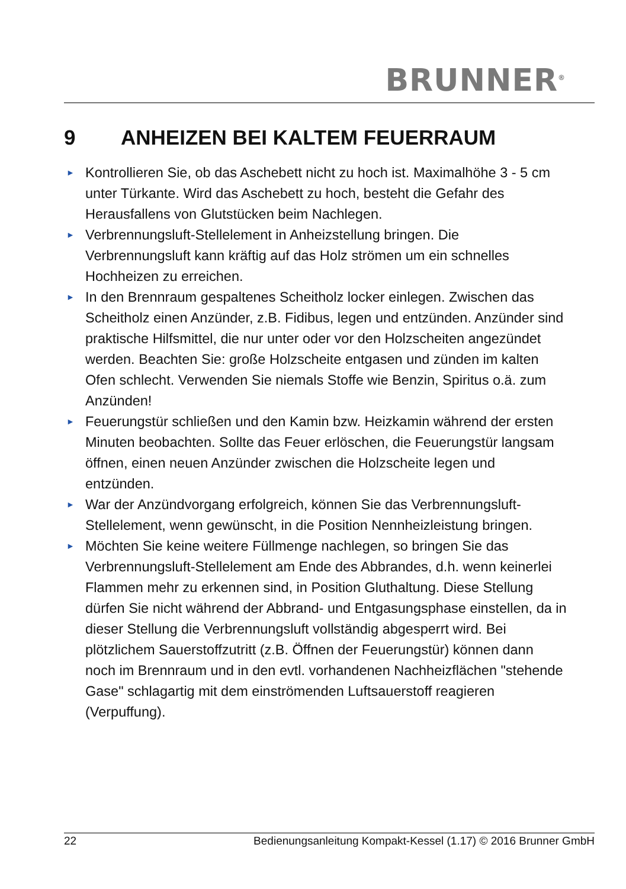BRUNNER<sup>®</sup>
9 ANHEIZEN BEI KALTEM FEUERRAUM
► Kontrollieren Sie, ob das Aschebett nicht zu hoch ist. Maximalhöhe 3 - 5 cm unter Türkante. Wird das Aschebett zu hoch, besteht die Gefahr des Herausfallens von Glutstücken beim Nachlegen.
► Verbrennungsluft-Stellelement in Anheizstellung bringen. Die Verbrennungsluft kann kräftig auf das Holz strömen um ein schnelles Hochheizen zu erreichen.
► In den Brennraum gespaltenes Scheitholz locker einlegen. Zwischen das Scheitholz einen Anzünder, z.B. Fidibus, legen und entzünden. Anzünder sind praktische Hilfsmittel, die nur unter oder vor den Holzscheiten angezündet werden. Beachten Sie: große Holzscheite entgasen und zünden im kalten Ofen schlecht. Verwenden Sie niemals Stoffe wie Benzin, Spiritus o.ä. zum Anzünden!
► Feuerungstür schließen und den Kamin bzw. Heizkamin während der ersten Minuten beobachten. Sollte das Feuer erlöschen, die Feuerungstür langsam öffnen, einen neuen Anzünder zwischen die Holzscheite legen und entzünden.
► War der Anzündvorgang erfolgreich, können Sie das Verbrennungsluft-Stellelement, wenn gewünscht, in die Position Nennheizleistung bringen.
► Möchten Sie keine weitere Füllmenge nachlegen, so bringen Sie das Verbrennungsluft-Stellelement am Ende des Abbrandes, d.h. wenn keinerlei Flammen mehr zu erkennen sind, in Position Gluthaltung. Diese Stellung dürfen Sie nicht während der Abbrand- und Entgasungsphase einstellen, da in dieser Stellung die Verbrennungsluft vollständig abgesperrt wird. Bei plötzlichem Sauerstoffzutritt (z.B. Öffnen der Feuerungstür) können dann noch im Brennraum und in den evtl. vorhandenen Nachheizflächen "stehende Gase" schlagartig mit dem einströmenden Luftsauerstoff reagieren (Verpuffung).
22 Bedienungsanleitung Kompakt-Kessel (1.17) © 2016 Brunner GmbH